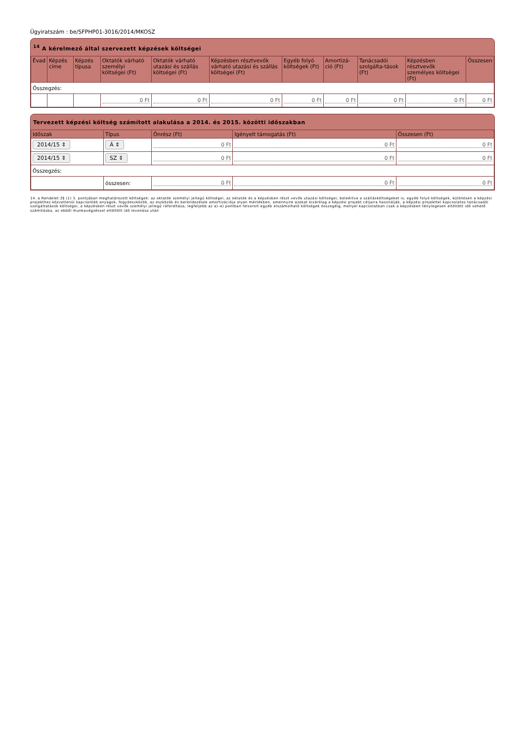Ügyiratszám : be/SFPHP01-3016/2014/MKOSZ
<sup>14</sup> A kérelmező által szervezett képzések költségei
| Évad | Képzés címe | Képzés típusa | Oktatók várható személyi költségei (Ft) | Oktatók várható utazási és szállás költségei (Ft) | Képzésben résztvevők várható utazási és szállás költségei (Ft) | Egyéb folyó költségek (Ft) | Amortizá-ció (Ft) | Tanácsadói szolgálta-tások (Ft) | Képzésben résztvevők személyes költségei (Ft) | Összesen |
| --- | --- | --- | --- | --- | --- | --- | --- | --- | --- | --- |
| Összegzés: | | | | | | | | | | |
| | | | 0 Ft | 0 Ft | 0 Ft | 0 Ft | 0 Ft | 0 Ft | 0 Ft | 0 Ft |
Tervezett képzési költség számított alakulása a 2014. és 2015. közötti időszakban
| Időszak | Típus | Önrész (Ft) | Igényelt támogatás (Ft) | Összesen (Ft) |
| --- | --- | --- | --- | --- |
| 2014/15 ⇕ | Á ⇕ | 0 Ft | 0 Ft | 0 Ft |
| 2014/15 ⇕ | SZ ⇕ | 0 Ft | 0 Ft | 0 Ft |
| Összegzés: | | | | |
| | összesen: | 0 Ft | 0 Ft | 0 Ft |
14. a Rendelet 2§ (1) 3. pontjában meghatározott költségek: az oktatók személyi jellegű költségei, az oktatók és a képzésben részt vevők utazási költségei, beleértve a szállásköltségeket is, egyéb folyó költségek, különösen a képzési projekthez közvetlenül kapcsolódó anyagok, fogyóeszközök, az eszközök és berendezések amortizációja olyan mértékben, amennyire azokat kizárólag a képzési projekt céljaira használják, a képzési projekttel kapcsolatos tanácsadói szolgáltatások költségei, a képzésben részt vevők személyi jellegű ráfordítása, legfeljebb az a)–e) pontban felsorolt egyéb elszámolható költségek összegéig; mellyel kapcsolatban csak a képzésben ténylegesen eltöltött idő vehető számításba, az ebből munkavégzéssel eltöltött idő levonása után